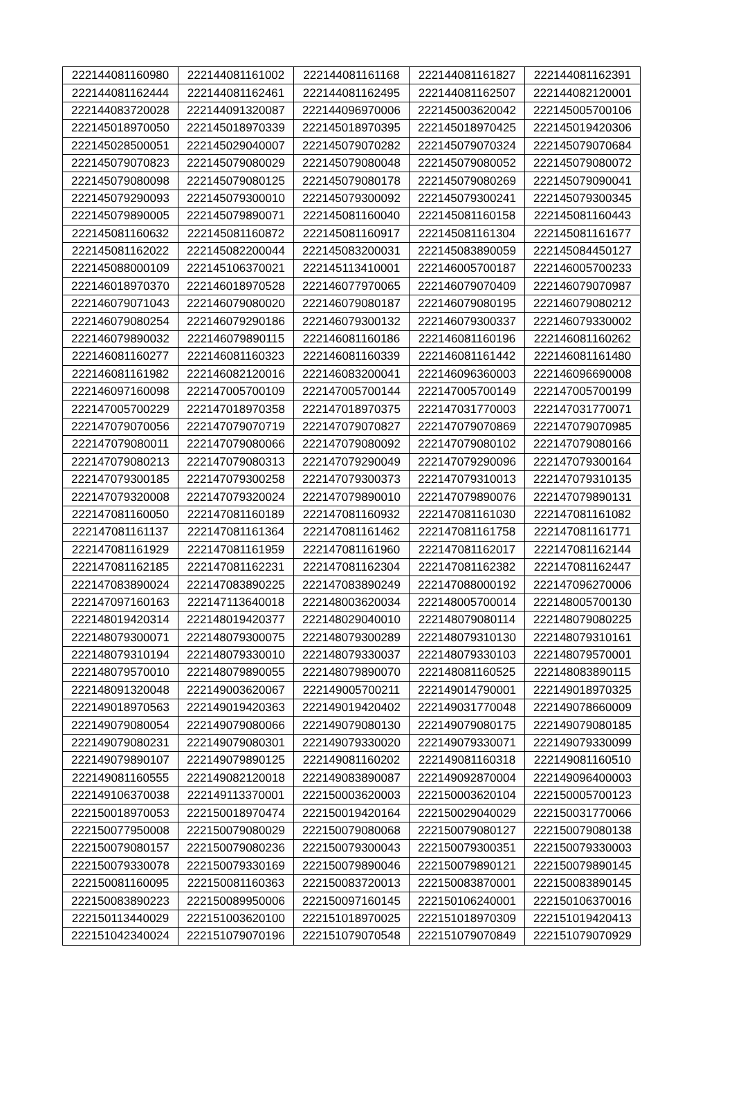| 222144081160980 | 222144081161002 | 222144081161168 | 222144081161827 | 222144081162391 |
| 222144081162444 | 222144081162461 | 222144081162495 | 222144081162507 | 222144082120001 |
| 222144083720028 | 222144091320087 | 222144096970006 | 222145003620042 | 222145005700106 |
| 222145018970050 | 222145018970339 | 222145018970395 | 222145018970425 | 222145019420306 |
| 222145028500051 | 222145029040007 | 222145079070282 | 222145079070324 | 222145079070684 |
| 222145079070823 | 222145079080029 | 222145079080048 | 222145079080052 | 222145079080072 |
| 222145079080098 | 222145079080125 | 222145079080178 | 222145079080269 | 222145079090041 |
| 222145079290093 | 222145079300010 | 222145079300092 | 222145079300241 | 222145079300345 |
| 222145079890005 | 222145079890071 | 222145081160040 | 222145081160158 | 222145081160443 |
| 222145081160632 | 222145081160872 | 222145081160917 | 222145081161304 | 222145081161677 |
| 222145081162022 | 222145082200044 | 222145083200031 | 222145083890059 | 222145084450127 |
| 222145088000109 | 222145106370021 | 222145113410001 | 222146005700187 | 222146005700233 |
| 222146018970370 | 222146018970528 | 222146077970065 | 222146079070409 | 222146079070987 |
| 222146079071043 | 222146079080020 | 222146079080187 | 222146079080195 | 222146079080212 |
| 222146079080254 | 222146079290186 | 222146079300132 | 222146079300337 | 222146079330002 |
| 222146079890032 | 222146079890115 | 222146081160186 | 222146081160196 | 222146081160262 |
| 222146081160277 | 222146081160323 | 222146081160339 | 222146081161442 | 222146081161480 |
| 222146081161982 | 222146082120016 | 222146083200041 | 222146096360003 | 222146096690008 |
| 222146097160098 | 222147005700109 | 222147005700144 | 222147005700149 | 222147005700199 |
| 222147005700229 | 222147018970358 | 222147018970375 | 222147031770003 | 222147031770071 |
| 222147079070056 | 222147079070719 | 222147079070827 | 222147079070869 | 222147079070985 |
| 222147079080011 | 222147079080066 | 222147079080092 | 222147079080102 | 222147079080166 |
| 222147079080213 | 222147079080313 | 222147079290049 | 222147079290096 | 222147079300164 |
| 222147079300185 | 222147079300258 | 222147079300373 | 222147079310013 | 222147079310135 |
| 222147079320008 | 222147079320024 | 222147079890010 | 222147079890076 | 222147079890131 |
| 222147081160050 | 222147081160189 | 222147081160932 | 222147081161030 | 222147081161082 |
| 222147081161137 | 222147081161364 | 222147081161462 | 222147081161758 | 222147081161771 |
| 222147081161929 | 222147081161959 | 222147081161960 | 222147081162017 | 222147081162144 |
| 222147081162185 | 222147081162231 | 222147081162304 | 222147081162382 | 222147081162447 |
| 222147083890024 | 222147083890225 | 222147083890249 | 222147088000192 | 222147096270006 |
| 222147097160163 | 222147113640018 | 222148003620034 | 222148005700014 | 222148005700130 |
| 222148019420314 | 222148019420377 | 222148029040010 | 222148079080114 | 222148079080225 |
| 222148079300071 | 222148079300075 | 222148079300289 | 222148079310130 | 222148079310161 |
| 222148079310194 | 222148079330010 | 222148079330037 | 222148079330103 | 222148079570001 |
| 222148079570010 | 222148079890055 | 222148079890070 | 222148081160525 | 222148083890115 |
| 222148091320048 | 222149003620067 | 222149005700211 | 222149014790001 | 222149018970325 |
| 222149018970563 | 222149019420363 | 222149019420402 | 222149031770048 | 222149078660009 |
| 222149079080054 | 222149079080066 | 222149079080130 | 222149079080175 | 222149079080185 |
| 222149079080231 | 222149079080301 | 222149079330020 | 222149079330071 | 222149079330099 |
| 222149079890107 | 222149079890125 | 222149081160202 | 222149081160318 | 222149081160510 |
| 222149081160555 | 222149082120018 | 222149083890087 | 222149092870004 | 222149096400003 |
| 222149106370038 | 222149113370001 | 222150003620003 | 222150003620104 | 222150005700123 |
| 222150018970053 | 222150018970474 | 222150019420164 | 222150029040029 | 222150031770066 |
| 222150077950008 | 222150079080029 | 222150079080068 | 222150079080127 | 222150079080138 |
| 222150079080157 | 222150079080236 | 222150079300043 | 222150079300351 | 222150079330003 |
| 222150079330078 | 222150079330169 | 222150079890046 | 222150079890121 | 222150079890145 |
| 222150081160095 | 222150081160363 | 222150083720013 | 222150083870001 | 222150083890145 |
| 222150083890223 | 222150089950006 | 222150097160145 | 222150106240001 | 222150106370016 |
| 222150113440029 | 222151003620100 | 222151018970025 | 222151018970309 | 222151019420413 |
| 222151042340024 | 222151079070196 | 222151079070548 | 222151079070849 | 222151079070929 |